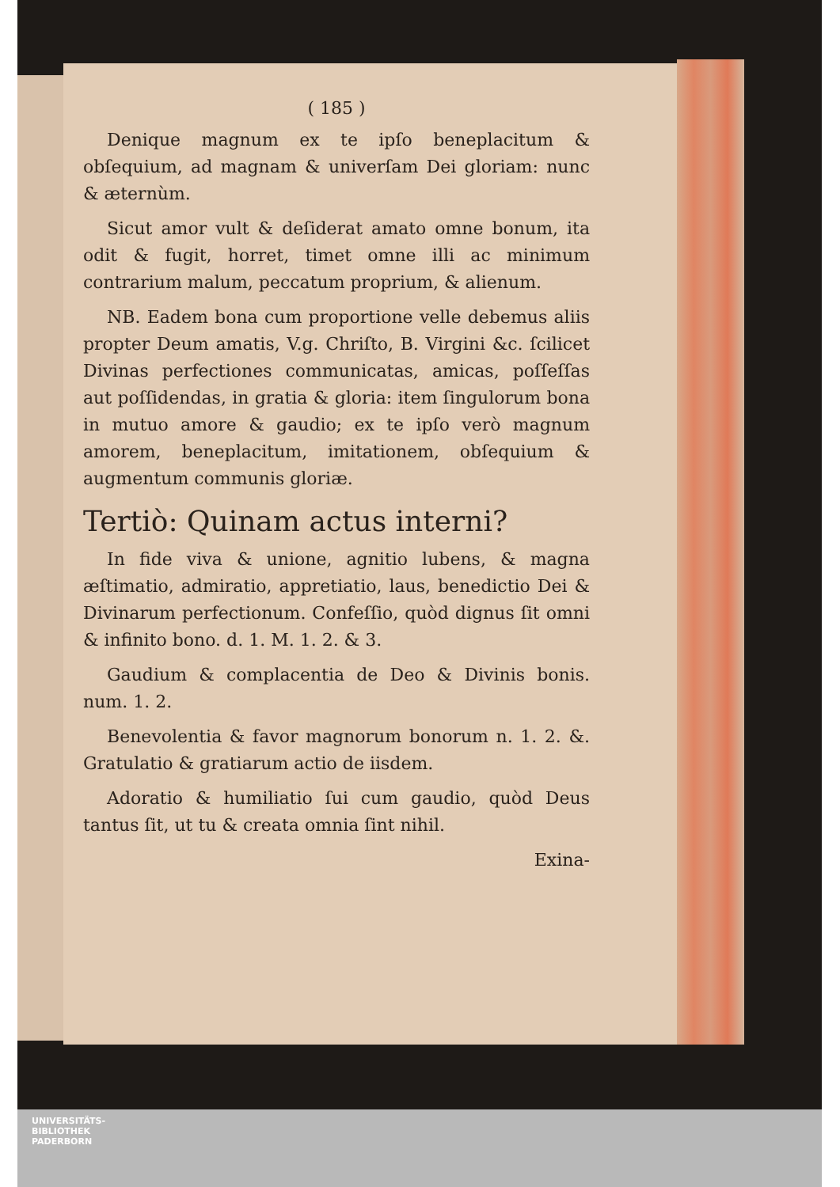( 185 )
Denique magnum ex te ipſo beneplacitum & obſequium, ad magnam & univerſam Dei gloriam: nunc & æternùm.
Sicut amor vult & deſiderat amato omne bonum, ita odit & fugit, horret, timet omne illi ac minimum contrarium malum, peccatum proprium, & alienum.
NB. Eadem bona cum proportione velle debemus aliis propter Deum amatis, V.g. Chriſto, B. Virgini &c. ſcilicet Divinas perfectiones communicatas, amicas, poſſeſſas aut poſſidendas, in gratia & gloria: item ſingulorum bona in mutuo amore & gaudio; ex te ipſo verò magnum amorem, beneplacitum, imitationem, obſequium & augmentum communis gloriæ.
Tertiò: Quinam actus interni?
In fide viva & unione, agnitio lubens, & magna æſtimatio, admiratio, appretiatio, laus, benedictio Dei & Divinarum perfectionum. Confeſſio, quòd dignus ſit omni & infinito bono. d. 1. M. 1. 2. & 3.
Gaudium & complacentia de Deo & Divinis bonis. num. 1. 2.
Benevolentia & favor magnorum bonorum n. 1. 2. &. Gratulatio & gratiarum actio de iisdem.
Adoratio & humiliatio ſui cum gaudio, quòd Deus tantus ſit, ut tu & creata omnia ſint nihil.
Exina-
UNIVERSITÄTS-
BIBLIOTHEK
PADERBORN